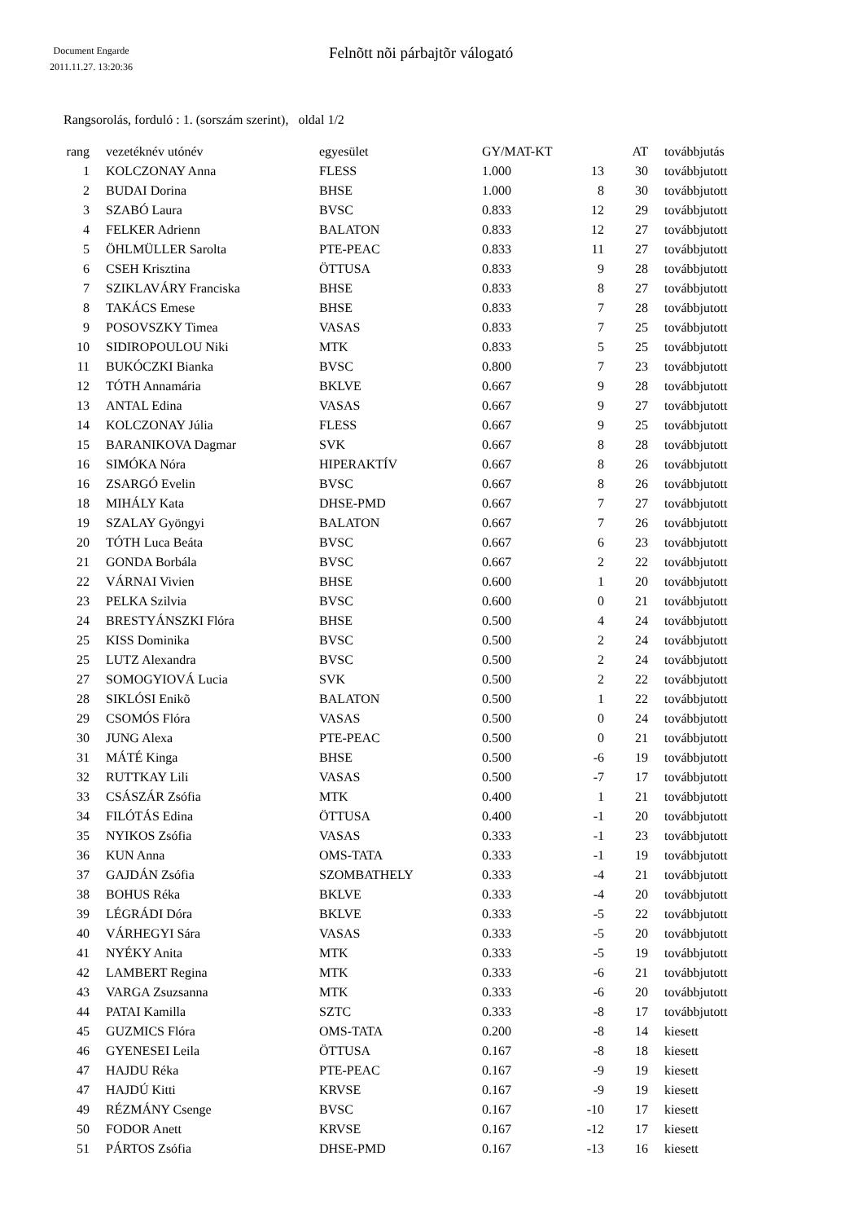Document Engarde
2011.11.27. 13:20:36
Felnõtt nõi párbajtõr válogató
Rangsorolás, forduló : 1. (sorszám szerint), oldal 1/2
| rang | | vezetéknév utónév | egyesület | GY/MAT-KT | | AT | | továbbjutás |
| --- | --- | --- | --- | --- | --- | --- | --- | --- |
| 1 | | KOLCZONAY Anna | FLESS | 1.000 | 13 | 30 | | továbbjutott |
| 2 | | BUDAI Dorina | BHSE | 1.000 | 8 | 30 | | továbbjutott |
| 3 | | SZABÓ Laura | BVSC | 0.833 | 12 | 29 | | továbbjutott |
| 4 | | FELKER Adrienn | BALATON | 0.833 | 12 | 27 | | továbbjutott |
| 5 | | ÖHLMÜLLER Sarolta | PTE-PEAC | 0.833 | 11 | 27 | | továbbjutott |
| 6 | | CSEH Krisztina | ÖTTUSA | 0.833 | 9 | 28 | | továbbjutott |
| 7 | | SZIKLAVÁRY Franciska | BHSE | 0.833 | 8 | 27 | | továbbjutott |
| 8 | | TAKÁCS Emese | BHSE | 0.833 | 7 | 28 | | továbbjutott |
| 9 | | POSOVSZKY Timea | VASAS | 0.833 | 7 | 25 | | továbbjutott |
| 10 | | SIDIROPOULOU Niki | MTK | 0.833 | 5 | 25 | | továbbjutott |
| 11 | | BUKÓCZKI Bianka | BVSC | 0.800 | 7 | 23 | | továbbjutott |
| 12 | | TÓTH Annamária | BKLVE | 0.667 | 9 | 28 | | továbbjutott |
| 13 | | ANTAL Edina | VASAS | 0.667 | 9 | 27 | | továbbjutott |
| 14 | | KOLCZONAY Júlia | FLESS | 0.667 | 9 | 25 | | továbbjutott |
| 15 | | BARANIKOVA Dagmar | SVK | 0.667 | 8 | 28 | | továbbjutott |
| 16 | | SIMÓKA Nóra | HIPERAKTÍV | 0.667 | 8 | 26 | | továbbjutott |
| 16 | | ZSARGÓ Evelin | BVSC | 0.667 | 8 | 26 | | továbbjutott |
| 18 | | MIHÁLY Kata | DHSE-PMD | 0.667 | 7 | 27 | | továbbjutott |
| 19 | | SZALAY Gyöngyi | BALATON | 0.667 | 7 | 26 | | továbbjutott |
| 20 | | TÓTH Luca Beáta | BVSC | 0.667 | 6 | 23 | | továbbjutott |
| 21 | | GONDA Borbála | BVSC | 0.667 | 2 | 22 | | továbbjutott |
| 22 | | VÁRNAI Vivien | BHSE | 0.600 | 1 | 20 | | továbbjutott |
| 23 | | PELKA Szilvia | BVSC | 0.600 | 0 | 21 | | továbbjutott |
| 24 | | BRESTYÁNSZKI Flóra | BHSE | 0.500 | 4 | 24 | | továbbjutott |
| 25 | | KISS Dominika | BVSC | 0.500 | 2 | 24 | | továbbjutott |
| 25 | | LUTZ Alexandra | BVSC | 0.500 | 2 | 24 | | továbbjutott |
| 27 | | SOMOGYIOVÁ Lucia | SVK | 0.500 | 2 | 22 | | továbbjutott |
| 28 | | SIKLÓSI Enikõ | BALATON | 0.500 | 1 | 22 | | továbbjutott |
| 29 | | CSOMÓS Flóra | VASAS | 0.500 | 0 | 24 | | továbbjutott |
| 30 | | JUNG Alexa | PTE-PEAC | 0.500 | 0 | 21 | | továbbjutott |
| 31 | | MÁTÉ Kinga | BHSE | 0.500 | -6 | 19 | | továbbjutott |
| 32 | | RUTTKAY Lili | VASAS | 0.500 | -7 | 17 | | továbbjutott |
| 33 | | CSÁSZÁR Zsófia | MTK | 0.400 | 1 | 21 | | továbbjutott |
| 34 | | FILÓTÁS Edina | ÖTTUSA | 0.400 | -1 | 20 | | továbbjutott |
| 35 | | NYIKOS Zsófia | VASAS | 0.333 | -1 | 23 | | továbbjutott |
| 36 | | KUN Anna | OMS-TATA | 0.333 | -1 | 19 | | továbbjutott |
| 37 | | GAJDÁN Zsófia | SZOMBATHELY | 0.333 | -4 | 21 | | továbbjutott |
| 38 | | BOHUS Réka | BKLVE | 0.333 | -4 | 20 | | továbbjutott |
| 39 | | LÉGRÁDI Dóra | BKLVE | 0.333 | -5 | 22 | | továbbjutott |
| 40 | | VÁRHEGYI Sára | VASAS | 0.333 | -5 | 20 | | továbbjutott |
| 41 | | NYÉKY Anita | MTK | 0.333 | -5 | 19 | | továbbjutott |
| 42 | | LAMBERT Regina | MTK | 0.333 | -6 | 21 | | továbbjutott |
| 43 | | VARGA Zsuzsanna | MTK | 0.333 | -6 | 20 | | továbbjutott |
| 44 | | PATAI Kamilla | SZTC | 0.333 | -8 | 17 | | továbbjutott |
| 45 | | GUZMICS Flóra | OMS-TATA | 0.200 | -8 | 14 | | kiesett |
| 46 | | GYENESEI Leila | ÖTTUSA | 0.167 | -8 | 18 | | kiesett |
| 47 | | HAJDU Réka | PTE-PEAC | 0.167 | -9 | 19 | | kiesett |
| 47 | | HAJDÚ Kitti | KRVSE | 0.167 | -9 | 19 | | kiesett |
| 49 | | RÉZMÁNY Csenge | BVSC | 0.167 | -10 | 17 | | kiesett |
| 50 | | FODOR Anett | KRVSE | 0.167 | -12 | 17 | | kiesett |
| 51 | | PÁRTOS Zsófia | DHSE-PMD | 0.167 | -13 | 16 | | kiesett |